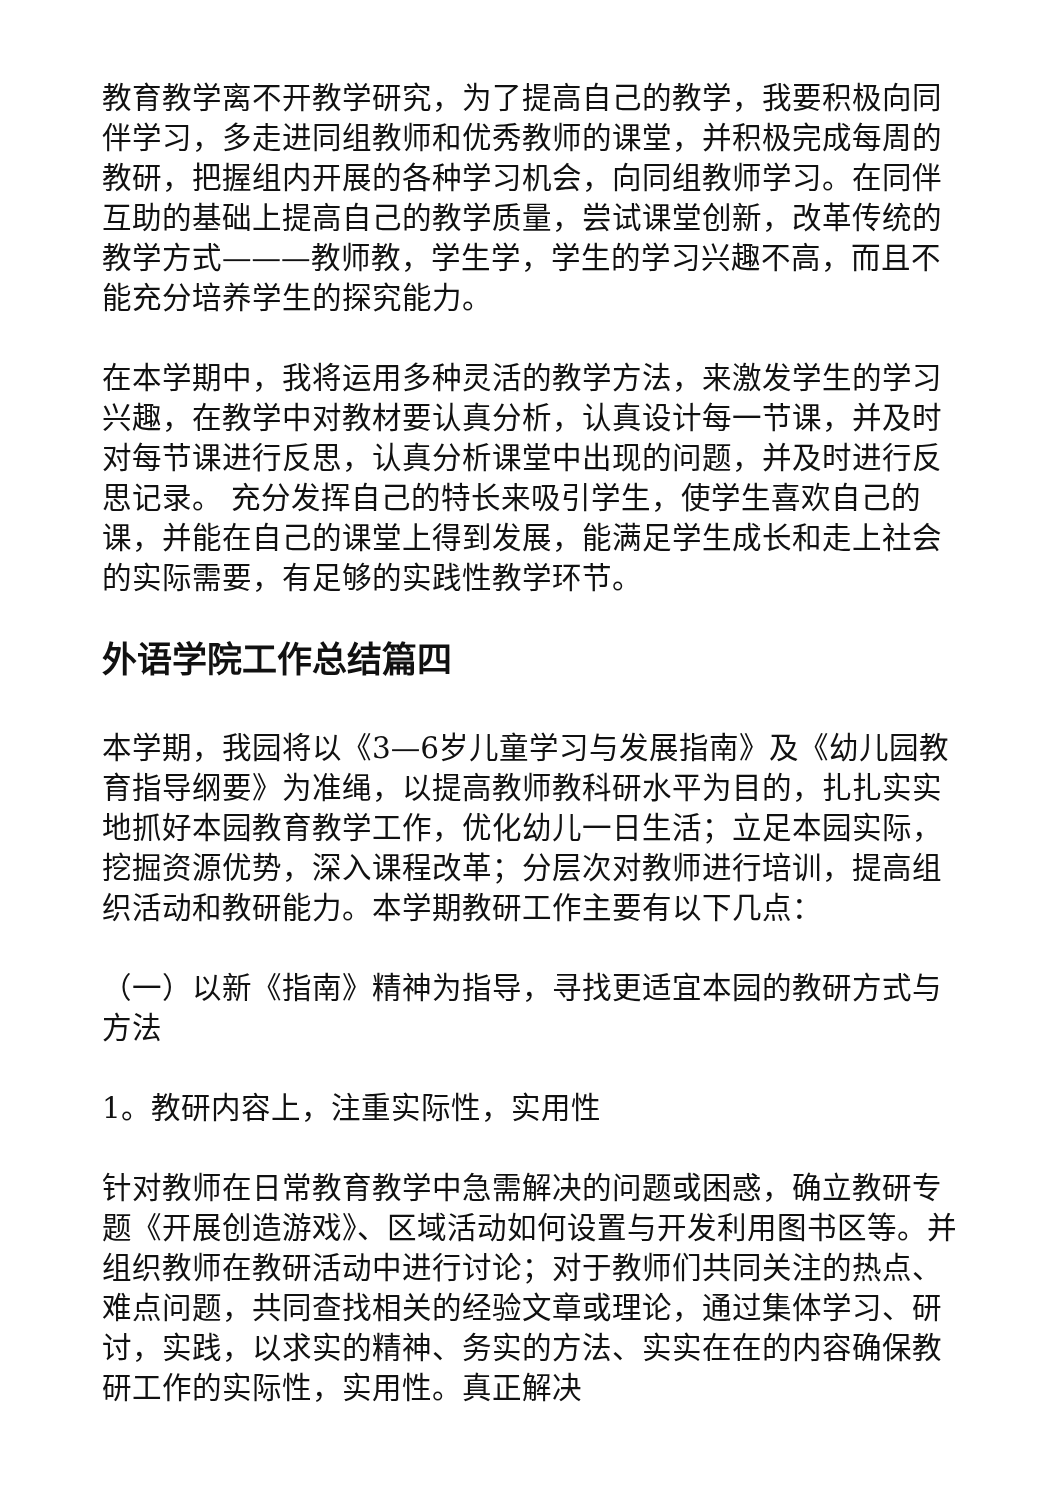教育教学离不开教学研究，为了提高自己的教学，我要积极向同伴学习，多走进同组教师和优秀教师的课堂，并积极完成每周的教研，把握组内开展的各种学习机会，向同组教师学习。在同伴互助的基础上提高自己的教学质量，尝试课堂创新，改革传统的教学方式———教师教，学生学，学生的学习兴趣不高，而且不能充分培养学生的探究能力。
在本学期中，我将运用多种灵活的教学方法，来激发学生的学习兴趣，在教学中对教材要认真分析，认真设计每一节课，并及时对每节课进行反思，认真分析课堂中出现的问题，并及时进行反思记录。 充分发挥自己的特长来吸引学生，使学生喜欢自己的课，并能在自己的课堂上得到发展，能满足学生成长和走上社会的实际需要，有足够的实践性教学环节。
外语学院工作总结篇四
本学期，我园将以《3—6岁儿童学习与发展指南》及《幼儿园教育指导纲要》为准绳，以提高教师教科研水平为目的，扎扎实实地抓好本园教育教学工作，优化幼儿一日生活；立足本园实际，挖掘资源优势，深入课程改革；分层次对教师进行培训，提高组织活动和教研能力。本学期教研工作主要有以下几点：
（一）以新《指南》精神为指导，寻找更适宜本园的教研方式与方法
1。教研内容上，注重实际性，实用性
针对教师在日常教育教学中急需解决的问题或困惑，确立教研专题《开展创造游戏》、区域活动如何设置与开发利用图书区等。并组织教师在教研活动中进行讨论；对于教师们共同关注的热点、难点问题，共同查找相关的经验文章或理论，通过集体学习、研讨，实践，以求实的精神、务实的方法、实实在在的内容确保教研工作的实际性，实用性。真正解决